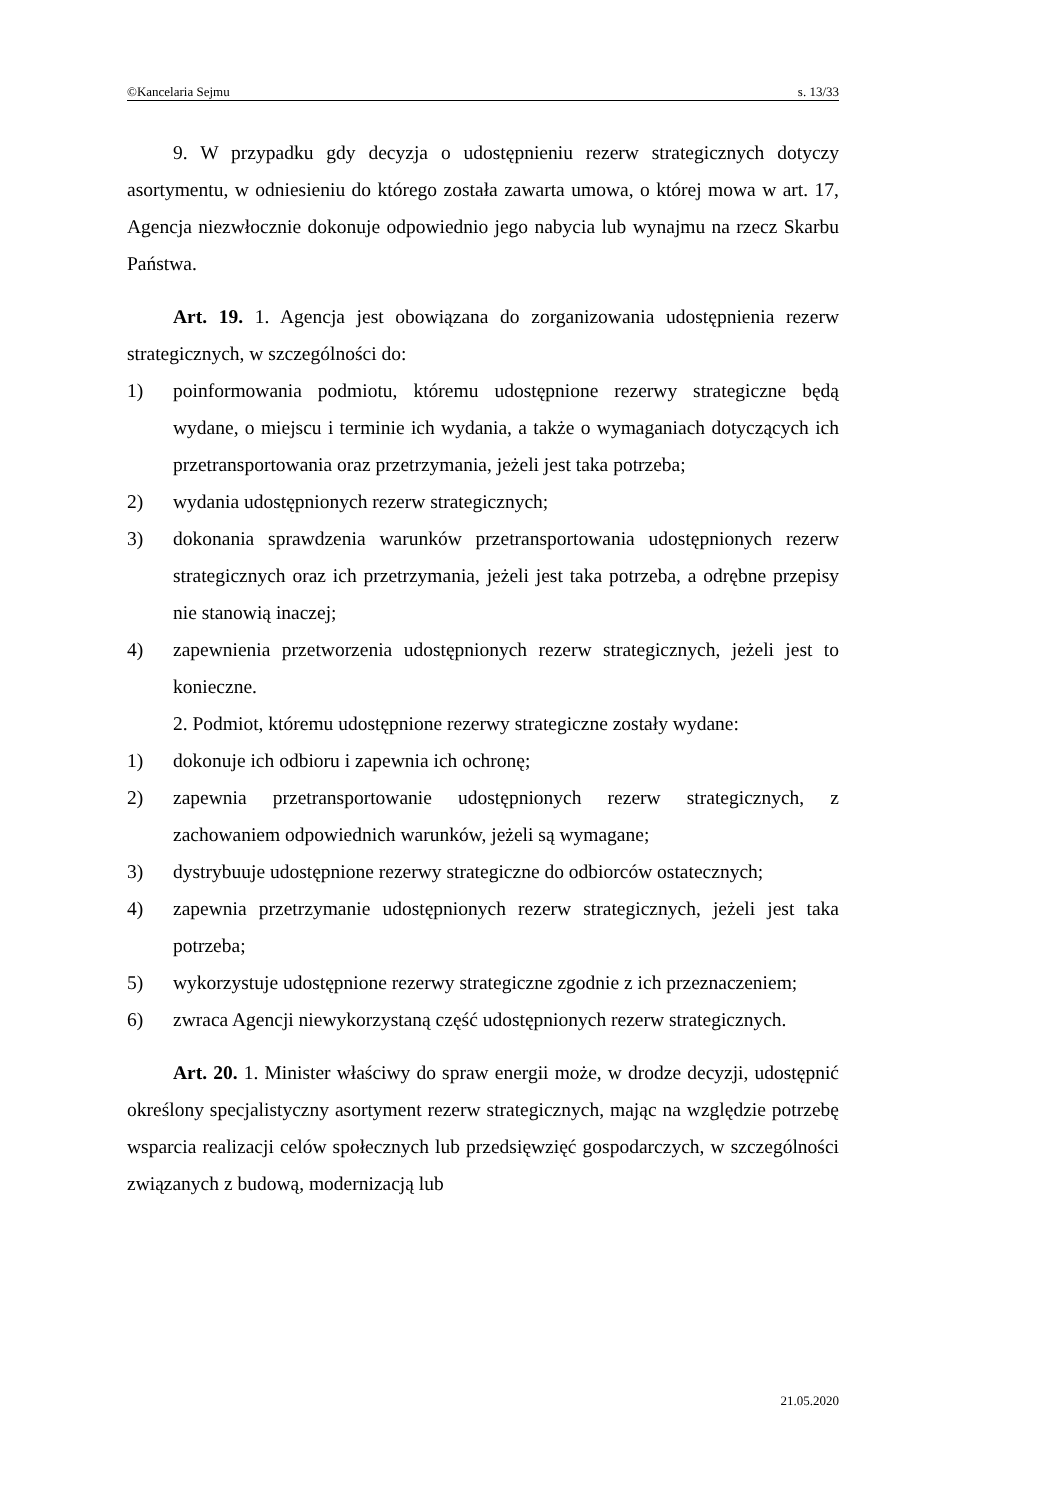©Kancelaria Sejmu s. 13/33
9. W przypadku gdy decyzja o udostępnieniu rezerw strategicznych dotyczy asortymentu, w odniesieniu do którego została zawarta umowa, o której mowa w art. 17, Agencja niezwłocznie dokonuje odpowiednio jego nabycia lub wynajmu na rzecz Skarbu Państwa.
Art. 19. 1. Agencja jest obowiązana do zorganizowania udostępnienia rezerw strategicznych, w szczególności do:
1) poinformowania podmiotu, któremu udostępnione rezerwy strategiczne będą wydane, o miejscu i terminie ich wydania, a także o wymaganiach dotyczących ich przetransportowania oraz przetrzymania, jeżeli jest taka potrzeba;
2) wydania udostępnionych rezerw strategicznych;
3) dokonania sprawdzenia warunków przetransportowania udostępnionych rezerw strategicznych oraz ich przetrzymania, jeżeli jest taka potrzeba, a odrębne przepisy nie stanowią inaczej;
4) zapewnienia przetworzenia udostępnionych rezerw strategicznych, jeżeli jest to konieczne.
2. Podmiot, któremu udostępnione rezerwy strategiczne zostały wydane:
1) dokonuje ich odbioru i zapewnia ich ochronę;
2) zapewnia przetransportowanie udostępnionych rezerw strategicznych, z zachowaniem odpowiednich warunków, jeżeli są wymagane;
3) dystrybuuje udostępnione rezerwy strategiczne do odbiorców ostatecznych;
4) zapewnia przetrzymanie udostępnionych rezerw strategicznych, jeżeli jest taka potrzeba;
5) wykorzystuje udostępnione rezerwy strategiczne zgodnie z ich przeznaczeniem;
6) zwraca Agencji niewykorzystaną część udostępnionych rezerw strategicznych.
Art. 20. 1. Minister właściwy do spraw energii może, w drodze decyzji, udostępnić określony specjalistyczny asortyment rezerw strategicznych, mając na względzie potrzebę wsparcia realizacji celów społecznych lub przedsięwzięć gospodarczych, w szczególności związanych z budową, modernizacją lub
21.05.2020